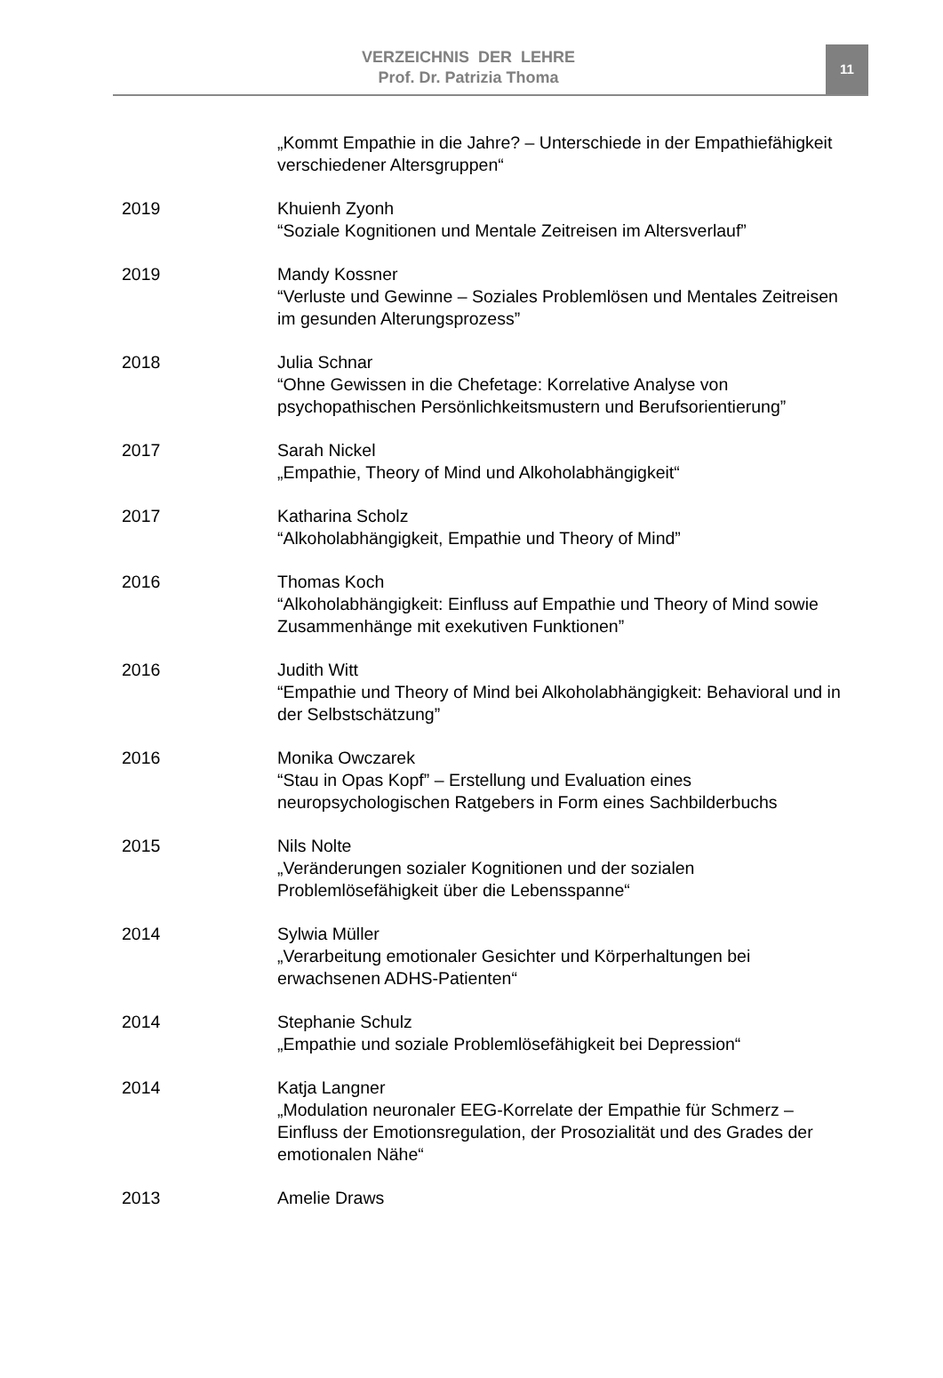VERZEICHNIS DER LEHRE
Prof. Dr. Patrizia Thoma
11
„Kommt Empathie in die Jahre? – Unterschiede in der Empathiefähigkeit verschiedener Altersgruppen“
2019 Khuienh Zyonh
“Soziale Kognitionen und Mentale Zeitreisen im Altersverlauf”
2019 Mandy Kossner
“Verluste und Gewinne – Soziales Problemlösen und Mentales Zeitreisen im gesunden Alterungsprozess”
2018 Julia Schnar
“Ohne Gewissen in die Chefetage: Korrelative Analyse von psychopathischen Persönlichkeitsmustern und Berufsorientierung”
2017 Sarah Nickel
„Empathie, Theory of Mind und Alkoholabhängigkeit“
2017 Katharina Scholz
“Alkoholabhängigkeit, Empathie und Theory of Mind”
2016 Thomas Koch
“Alkoholabhängigkeit: Einfluss auf Empathie und Theory of Mind sowie Zusammenhänge mit exekutiven Funktionen”
2016 Judith Witt
“Empathie und Theory of Mind bei Alkoholabhängigkeit: Behavioral und in der Selbstschätzung”
2016 Monika Owczarek
“Stau in Opas Kopf” – Erstellung und Evaluation eines neuropsychologischen Ratgebers in Form eines Sachbilderbuchs
2015 Nils Nolte
„Veränderungen sozialer Kognitionen und der sozialen Problemlösefähigkeit über die Lebensspanne“
2014 Sylwia Müller
„Verarbeitung emotionaler Gesichter und Körperhaltungen bei erwachsenen ADHS-Patienten“
2014 Stephanie Schulz
„Empathie und soziale Problemlösefähigkeit bei Depression“
2014 Katja Langner
„Modulation neuronaler EEG-Korrelate der Empathie für Schmerz – Einfluss der Emotionsregulation, der Prosozialität und des Grades der emotionalen Nähe“
2013 Amelie Draws